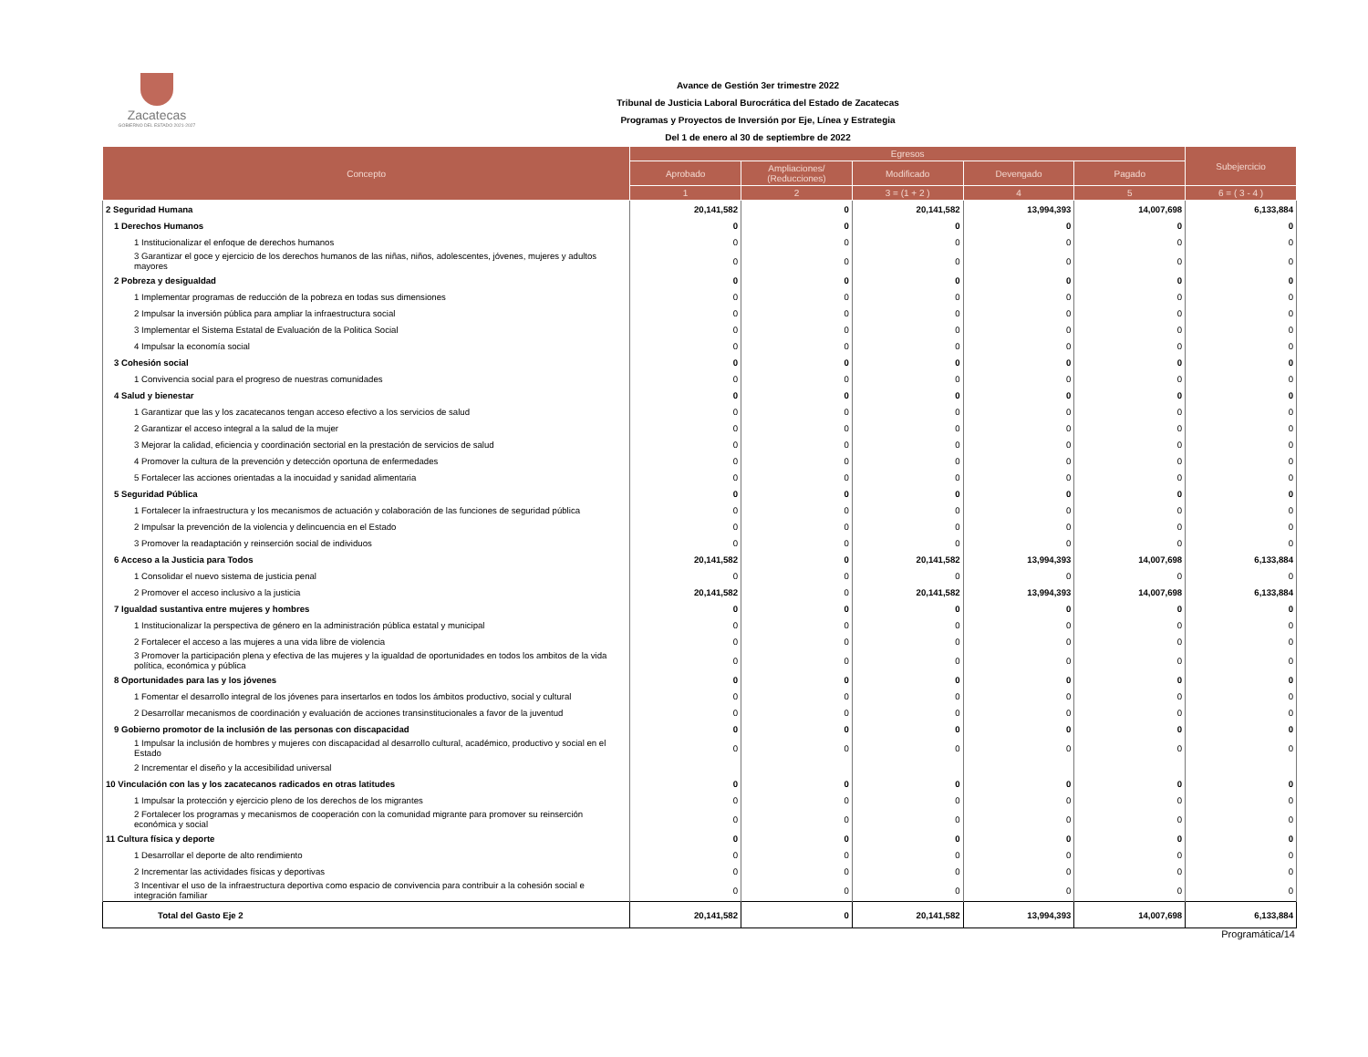Zacatecas
GOBIERNO DEL ESTADO 2021-2027
Avance de Gestión 3er trimestre 2022
Tribunal de Justicia Laboral Burocrática del Estado de Zacatecas
Programas y Proyectos de Inversión por Eje, Línea y Estrategia
Del 1 de enero al 30 de septiembre de 2022
| Concepto | Egresos | | | | | Subejercicio |
| --- | --- | --- | --- | --- | --- | --- |
| | Aprobado | Ampliaciones/ (Reducciones) | Modificado | Devengado | Pagado | |
| | 1 | 2 | 3 = (1 + 2 ) | 4 | 5 | 6 = ( 3 - 4 ) |
| 2 Seguridad Humana | 20,141,582 | 0 | 20,141,582 | 13,994,393 | 14,007,698 | 6,133,884 |
| 1 Derechos Humanos | 0 | 0 | 0 | 0 | 0 | 0 |
| 1 Institucionalizar el enfoque de derechos humanos | 0 | 0 | 0 | 0 | 0 | 0 |
| 3 Garantizar el goce y ejercicio de los derechos humanos de las niñas, niños, adolescentes, jóvenes, mujeres y adultos mayores | 0 | 0 | 0 | 0 | 0 | 0 |
| 2 Pobreza y desigualdad | 0 | 0 | 0 | 0 | 0 | 0 |
| 1 Implementar programas de reducción de la pobreza en todas sus dimensiones | 0 | 0 | 0 | 0 | 0 | 0 |
| 2 Impulsar la inversión pública para ampliar la infraestructura social | 0 | 0 | 0 | 0 | 0 | 0 |
| 3 Implementar el Sistema Estatal de Evaluación de la Politica Social | 0 | 0 | 0 | 0 | 0 | 0 |
| 4 Impulsar la economía social | 0 | 0 | 0 | 0 | 0 | 0 |
| 3 Cohesión social | 0 | 0 | 0 | 0 | 0 | 0 |
| 1 Convivencia social para el progreso de nuestras comunidades | 0 | 0 | 0 | 0 | 0 | 0 |
| 4 Salud y bienestar | 0 | 0 | 0 | 0 | 0 | 0 |
| 1 Garantizar que las y los zacatecanos tengan acceso efectivo a los servicios de salud | 0 | 0 | 0 | 0 | 0 | 0 |
| 2 Garantizar el acceso integral a la salud de la mujer | 0 | 0 | 0 | 0 | 0 | 0 |
| 3 Mejorar la calidad, eficiencia y coordinación sectorial en la prestación de servicios de salud | 0 | 0 | 0 | 0 | 0 | 0 |
| 4 Promover la cultura de la prevención y detección oportuna de enfermedades | 0 | 0 | 0 | 0 | 0 | 0 |
| 5 Fortalecer las acciones orientadas a la inocuidad y sanidad alimentaria | 0 | 0 | 0 | 0 | 0 | 0 |
| 5 Seguridad Pública | 0 | 0 | 0 | 0 | 0 | 0 |
| 1 Fortalecer la infraestructura y los mecanismos de actuación y colaboración de las funciones de seguridad pública | 0 | 0 | 0 | 0 | 0 | 0 |
| 2 Impulsar la prevención de la violencia y delincuencia en el Estado | 0 | 0 | 0 | 0 | 0 | 0 |
| 3 Promover la readaptación y reinserción social de individuos | 0 | 0 | 0 | 0 | 0 | 0 |
| 6 Acceso a la Justicia para Todos | 20,141,582 | 0 | 20,141,582 | 13,994,393 | 14,007,698 | 6,133,884 |
| 1 Consolidar el nuevo sistema de justicia penal | 0 | 0 | 0 | 0 | 0 | 0 |
| 2 Promover el acceso inclusivo a la justicia | 20,141,582 | 0 | 20,141,582 | 13,994,393 | 14,007,698 | 6,133,884 |
| 7 Igualdad sustantiva entre mujeres y hombres | 0 | 0 | 0 | 0 | 0 | 0 |
| 1 Institucionalizar la perspectiva de género en la administración pública estatal y municipal | 0 | 0 | 0 | 0 | 0 | 0 |
| 2 Fortalecer el acceso a las mujeres a una vida libre de violencia | 0 | 0 | 0 | 0 | 0 | 0 |
| 3 Promover la participación plena y efectiva de las mujeres y la igualdad de oportunidades en todos los ambitos de la vida política, económica y pública | 0 | 0 | 0 | 0 | 0 | 0 |
| 8 Oportunidades para las y los jóvenes | 0 | 0 | 0 | 0 | 0 | 0 |
| 1 Fomentar el desarrollo integral de los jóvenes para insertarlos en todos los ámbitos productivo, social y cultural | 0 | 0 | 0 | 0 | 0 | 0 |
| 2 Desarrollar mecanismos de coordinación y evaluación de acciones transinstitucionales a favor de la juventud | 0 | 0 | 0 | 0 | 0 | 0 |
| 9 Gobierno promotor de la inclusión de las personas con discapacidad | 0 | 0 | 0 | 0 | 0 | 0 |
| 1 Impulsar la inclusión de hombres y mujeres con discapacidad al desarrollo cultural, académico, productivo y social en el Estado | 0 | 0 | 0 | 0 | 0 | 0 |
| 2 Incrementar el diseño y la accesibilidad universal | | | | | | |
| 10 Vinculación con las y los zacatecanos radicados en otras latitudes | 0 | 0 | 0 | 0 | 0 | 0 |
| 1 Impulsar la protección y ejercicio pleno de los derechos de los migrantes | 0 | 0 | 0 | 0 | 0 | 0 |
| 2 Fortalecer los programas y mecanismos de cooperación con la comunidad migrante para promover su reinserción económica y social | 0 | 0 | 0 | 0 | 0 | 0 |
| 11 Cultura física y deporte | 0 | 0 | 0 | 0 | 0 | 0 |
| 1 Desarrollar el deporte de alto rendimiento | 0 | 0 | 0 | 0 | 0 | 0 |
| 2 Incrementar las actividades físicas y deportivas | 0 | 0 | 0 | 0 | 0 | 0 |
| 3 Incentivar el uso de la infraestructura deportiva como espacio de convivencia para contribuir a la cohesión social e integración familiar | 0 | 0 | 0 | 0 | 0 | 0 |
| Total del Gasto Eje 2 | 20,141,582 | 0 | 20,141,582 | 13,994,393 | 14,007,698 | 6,133,884 |
Programática/14